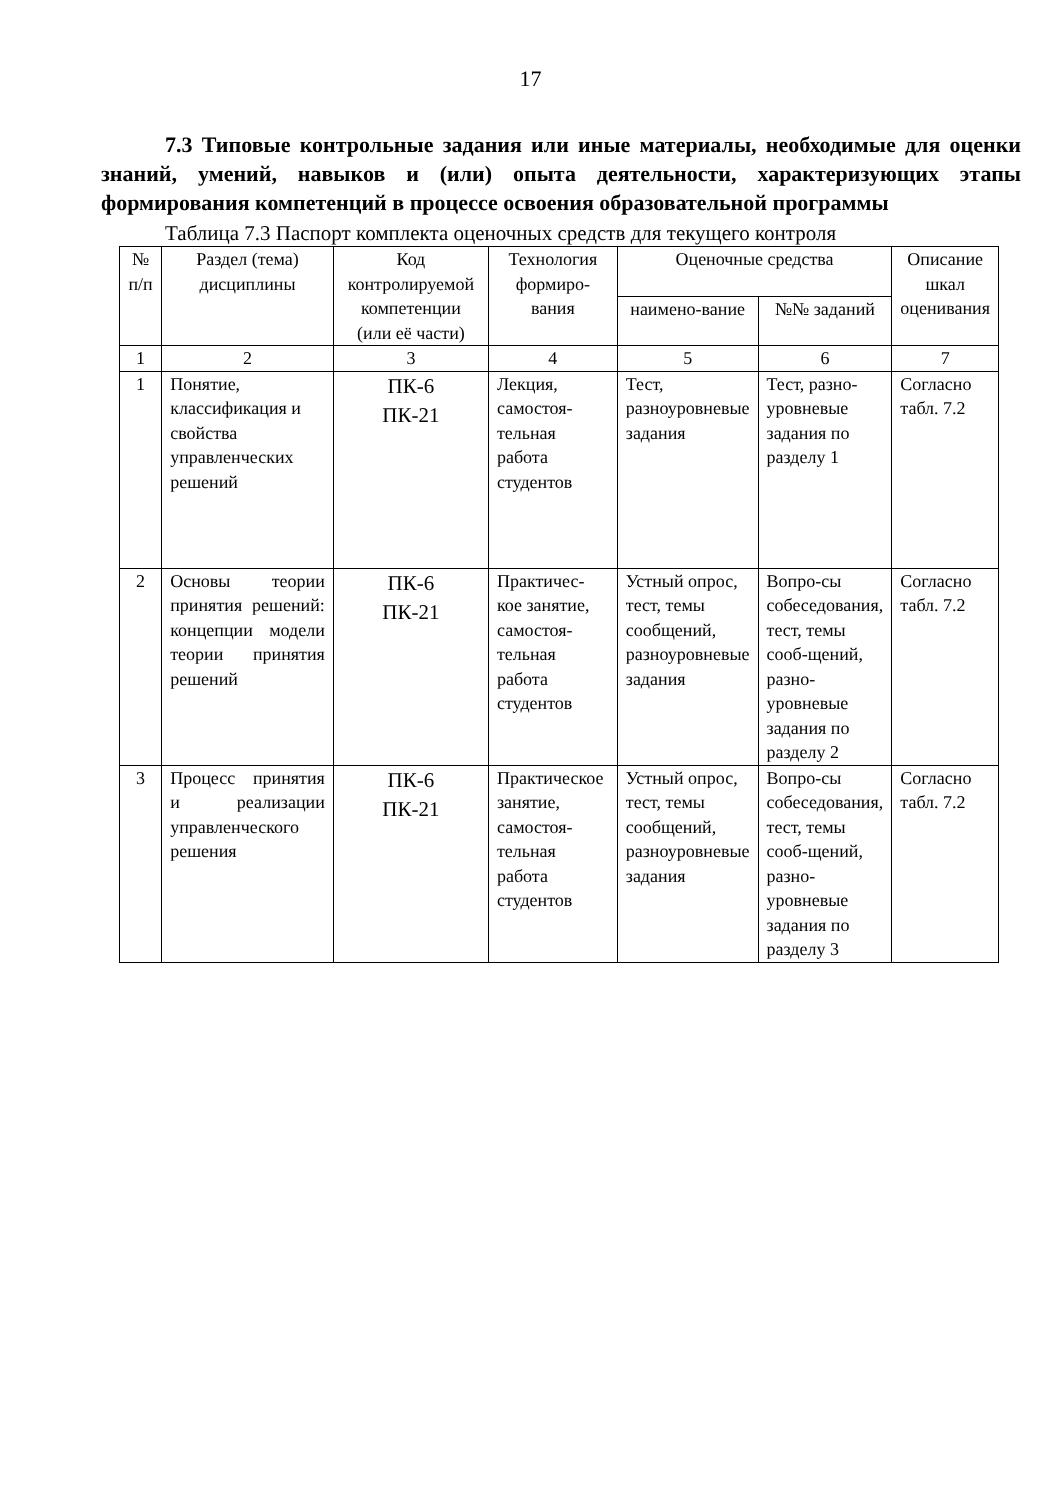17
7.3 Типовые контрольные задания или иные материалы, необходимые для оценки знаний, умений, навыков и (или) опыта деятельности, характеризующих этапы формирования компетенций в процессе освоения образовательной программы
Таблица 7.3 Паспорт комплекта оценочных средств для текущего контроля
| № п/п | Раздел (тема) дисциплины | Код контролируемой компетенции (или её части) | Технология формиро-вания | Оценочные средства | | Описание шкал оценивания |
| --- | --- | --- | --- | --- | --- | --- |
| | | | | наимено-вание | №№ заданий | |
| 1 | 2 | 3 | 4 | 5 | 6 | 7 |
| 1 | Понятие, классификация и свойства управленческих решений | ПК-6 ПК-21 | Лекция, самостоя-тельная работа студентов | Тест, разноуровневые задания | Тест, разно-уровневые задания по разделу 1 | Согласно табл. 7.2 |
| 2 | Основы теории принятия решений: концепции модели теории принятия решений | ПК-6 ПК-21 | Практичес-кое занятие, самостоя-тельная работа студентов | Устный опрос, тест, темы сообщений, разноуровневые задания | Вопро-сы собеседования, тест, темы сооб-щений, разно-уровневые задания по разделу 2 | Согласно табл. 7.2 |
| 3 | Процесс принятия и реализации управленческого решения | ПК-6 ПК-21 | Практическое занятие, самостоя-тельная работа студентов | Устный опрос, тест, темы сообщений, разноуровневые задания | Вопро-сы собеседования, тест, темы сооб-щений, разно-уровневые задания по разделу 3 | Согласно табл. 7.2 |